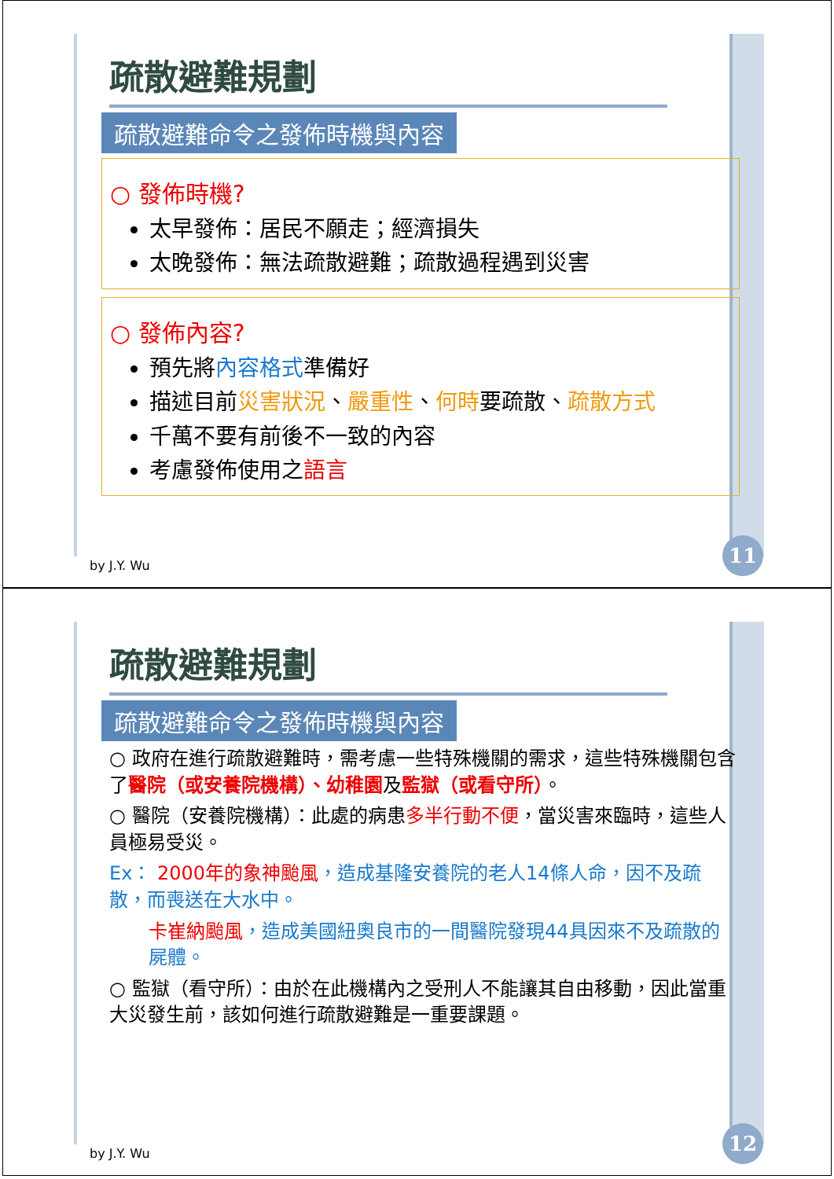疏散避難規劃
疏散避難命令之發佈時機與內容
○ 發佈時機?
太早發佈：居民不願走；經濟損失
太晚發佈：無法疏散避難；疏散過程遇到災害
○ 發佈內容?
預先將內容格式準備好
描述目前災害狀況、嚴重性、何時要疏散、疏散方式
千萬不要有前後不一致的內容
考慮發佈使用之語言
by J.Y. Wu 11
疏散避難規劃
疏散避難命令之發佈時機與內容
○ 政府在進行疏散避難時，需考慮一些特殊機關的需求，這些特殊機關包含了醫院（或安養院機構）、幼稚園及監獄（或看守所）。
○ 醫院（安養院機構）：此處的病患多半行動不便，當災害來臨時，這些人員極易受災。
Ex： 2000年的象神颱風，造成基隆安養院的老人14條人命，因不及疏散，而喪送在大水中。
卡崔納颱風，造成美國紐奧良市的一間醫院發現44具因來不及疏散的屍體。
○ 監獄（看守所）：由於在此機構內之受刑人不能讓其自由移動，因此當重大災發生前，該如何進行疏散避難是一重要課題。
by J.Y. Wu 12